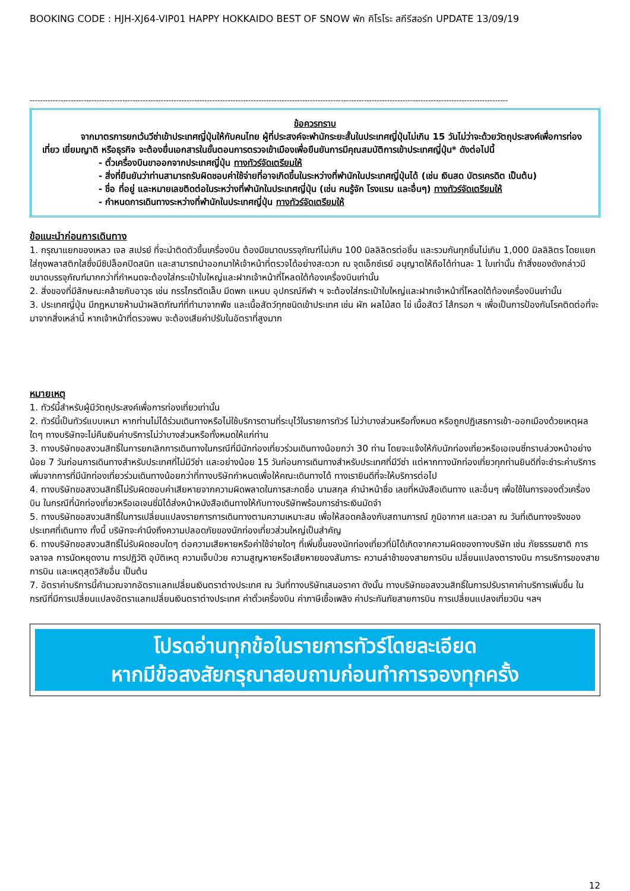BOOKING CODE : HJH-XJ64-VIP01 HAPPY HOKKAIDO BEST OF SNOW พัก คิโรโระ สกีรีสอร์ท UPDATE 13/09/19
------------------------------------------------------------------------------------------------------------------------------------------------------------------------------------------
ข้อควรทราบ
จากมาตรการยกเว้นวีซ่าเข้าประเทศญี่ปุ่นให้กับคนไทย ผู้ที่ประสงค์จะพำนักระยะสั้นในประเทศญี่ปุ่นไม่เกิน 15 วันไม่ว่าจะด้วยวัตถุประสงค์เพื่อการท่องเที่ยว เยี่ยมญาติ หรือธุรกิจ จะต้องยื่นเอกสารในขั้นตอนการตรวจเข้าเมืองเพื่อยืนยันการมีคุณสมบัติการเข้าประเทศญี่ปุ่น* ดังต่อไปนี้
- ตั๋วเครื่องบินขาออกจากประเทศญี่ปุ่น ทางทัวร์จัดเตรียมให้
- สิ่งที่ยืนยันว่าท่านสามารถรับผิดชอบค่าใช้จ่ายที่อาจเกิดขึ้นในระหว่างที่พำนักในประเทศญี่ปุ่นได้ (เช่น เงินสด บัตรเครดิต เป็นต้น)
- ชื่อ ที่อยู่ และหมายเลขติดต่อในระหว่างที่พำนักในประเทศญี่ปุ่น (เช่น คนรู้จัก โรงแรม และอื่นๆ) ทางทัวร์จัดเตรียมให้
- กำหนดการเดินทางระหว่างที่พำนักในประเทศญี่ปุ่น ทางทัวร์จัดเตรียมให้
ข้อแนะนำก่อนการเดินทาง
1. กรุณาแยกของเหลว เจล สเปรย์ ที่จะนำติดตัวขึ้นเครื่องบิน ต้องมีขนาดบรรจุภัณฑ์ไม่เกิน 100 มิลลิลิตรต่อชิ้น และรวมกันทุกชิ้นไม่เกิน 1,000 มิลลิลิตร โดยแยกใส่ถุงพลาสติกใสซึ่งมีซิปล็อคปิดสนิท และสามารถนำออกมาให้เจ้าหน้าที่ตรวจได้อย่างสะดวก ณ จุดเอ็กซ์เรย์ อนุญาตให้ถือได้ท่านละ 1 ใบเท่านั้น ถ้าสิ่งของดังกล่าวมีขนาดบรรจุภัณฑ์มากกว่าที่กำหนดจะต้องใส่กระเป๋าใบใหญ่และฝากเจ้าหน้าที่โหลดใต้ท้องเครื่องบินเท่านั้น
2. สิ่งของที่มีลักษณะคล้ายกับอาวุธ เช่น กรรไกรตัดเล็บ มีดพก แหนบ อุปกรณ์กีฬา ฯ จะต้องใส่กระเป๋าใบใหญ่และฝากเจ้าหน้าที่โหลดใต้ท้องเครื่องบินเท่านั้น
3. ประเทศญี่ปุ่น มีกฎหมายห้ามนำผลิตภัณฑ์ที่ทำมาจากพืช และเนื้อสัตว์ทุกชนิดเข้าประเทศ เช่น ผัก ผลไม้สด ไข่ เนื้อสัตว์ ไส้กรอก ฯ เพื่อเป็นการป้องกันโรคติดต่อที่จะมาจากสิ่งเหล่านี้ หากเจ้าหน้าที่ตรวจพบ จะต้องเสียค่าปรับในอัตราที่สูงมาก
หมายเหตุ
1. ทัวร์นี้สำหรับผู้มีวัตถุประสงค์เพื่อการท่องเที่ยวเท่านั้น
2. ทัวร์นี้เป็นทัวร์แบบเหมา หากท่านไม่ได้ร่วมเดินทางหรือไม่ใช้บริการตามที่ระบุไว้ในรายการทัวร์ ไม่ว่าบางส่วนหรือทั้งหมด หรือถูกปฏิเสธการเข้า-ออกเมืองด้วยเหตุผลใดๆ ทางบริษัทจะไม่คืนเงินค่าบริการไม่ว่าบางส่วนหรือทั้งหมดให้แก่ท่าน
3. ทางบริษัทขอสงวนสิทธิ์ในการยกเลิกการเดินทางในกรณีที่มีนักท่องเที่ยวร่วมเดินทางน้อยกว่า 30 ท่าน โดยจะแจ้งให้กับนักท่องเที่ยวหรือเอเจนซี่ทราบล่วงหน้าอย่างน้อย 7 วันก่อนการเดินทางสำหรับประเทศที่ไม่มีวีซ่า และอย่างน้อย 15 วันก่อนการเดินทางสำหรับประเทศที่มีวีซ่า แต่หากทางนักท่องเที่ยวทุกท่านยินดีที่จะชำระค่าบริการเพิ่มจากการที่มีนักท่องเที่ยวร่วมเดินทางน้อยกว่าที่ทางบริษัทกำหนดเพื่อให้คณะเดินทางได้ ทางเรายินดีที่จะให้บริการต่อไป
4. ทางบริษัทขอสงวนสิทธิ์ไม่รับผิดชอบค่าเสียหายจากความผิดพลาดในการสะกดชื่อ นามสกุล คำนำหน้าชื่อ เลขที่หนังสือเดินทาง และอื่นๆ เพื่อใช้ในการจองตั๋วเครื่องบิน ในกรณีที่นักท่องเที่ยวหรือเอเจนซี่มิได้ส่งหน้าหนังสือเดินทางให้กับทางบริษัทพร้อมการชำระเงินมัดจำ
5. ทางบริษัทขอสงวนสิทธิ์ในการเปลี่ยนแปลงรายการการเดินทางตามความเหมาะสม เพื่อให้สอดคล้องกับสถานการณ์ ภูมิอากาศ และเวลา ณ วันที่เดินทางจริงของประเทศที่เดินทาง ทั้งนี้ บริษัทจะคำนึงถึงความปลอดภัยของนักท่องเที่ยวส่วนใหญ่เป็นสำคัญ
6. ทางบริษัทขอสงวนสิทธิ์ไม่รับผิดชอบใดๆ ต่อความเสียหายหรือค่าใช้จ่ายใดๆ ที่เพิ่มขึ้นของนักท่องเที่ยวที่มิได้เกิดจากความผิดของทางบริษัท เช่น ภัยธรรมชาติ การจลาจล การนัดหยุดงาน การปฏิวัติ อุบัติเหตุ ความเจ็บป่วย ความสูญหายหรือเสียหายของสัมภาระ ความล่าช้าของสายการบิน เปลี่ยนแปลงตารางบิน การบริการของสายการบิน และเหตุสุดวิสัยอื่น เป็นต้น
7. อัตราค่าบริการนี้คำนวณจากอัตราแลกเปลี่ยนเงินตราต่างประเทศ ณ วันที่ทางบริษัทเสนอราคา ดังนั้น ทางบริษัทขอสงวนสิทธิ์ในการปรับราคาค่าบริการเพิ่มขึ้น ในกรณีที่มีการเปลี่ยนแปลงอัตราแลกเปลี่ยนเงินตราต่างประเทศ ค่าตั๋วเครื่องบิน ค่าภาษีเชื้อเพลิง ค่าประกันภัยสายการบิน การเปลี่ยนแปลงเที่ยวบิน ฯลฯ
โปรดอ่านทุกข้อในรายการทัวร์โดยละเอียด
หากมีข้อสงสัยกรุณาสอบถามก่อนทำการจองทุกครั้ง
12